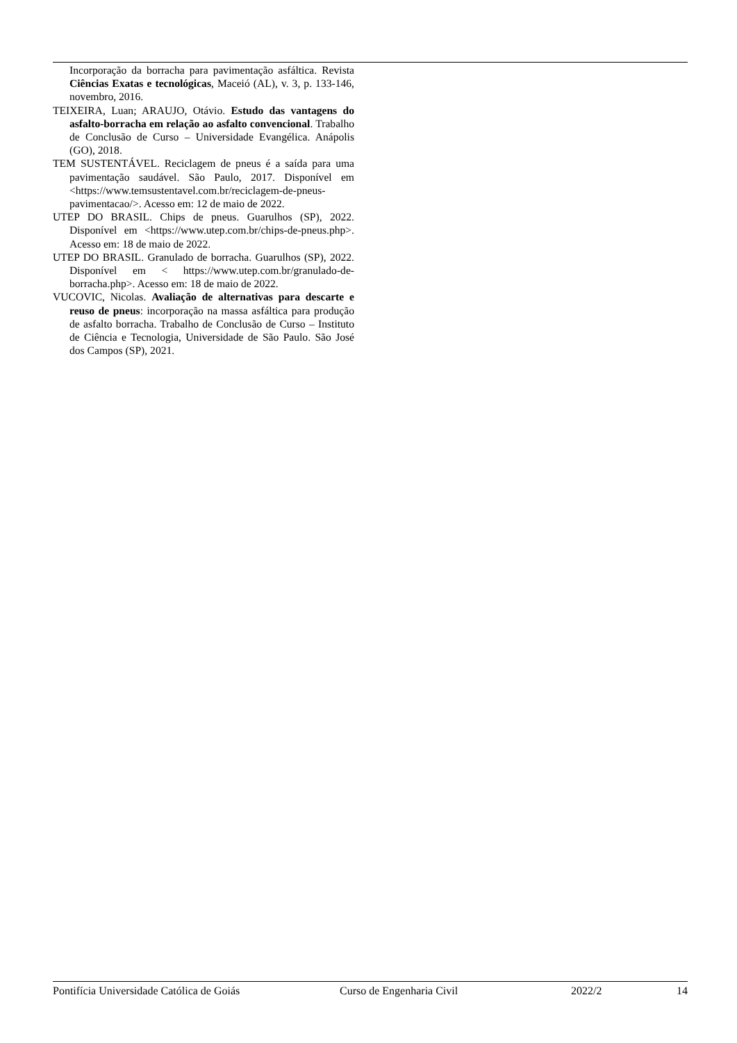Incorporação da borracha para pavimentação asfáltica. Revista Ciências Exatas e tecnológicas, Maceió (AL), v. 3, p. 133-146, novembro, 2016.
TEIXEIRA, Luan; ARAUJO, Otávio. Estudo das vantagens do asfalto-borracha em relação ao asfalto convencional. Trabalho de Conclusão de Curso – Universidade Evangélica. Anápolis (GO), 2018.
TEM SUSTENTÁVEL. Reciclagem de pneus é a saída para uma pavimentação saudável. São Paulo, 2017. Disponível em <https://www.temsustentavel.com.br/reciclagem-de-pneus-pavimentacao/>. Acesso em: 12 de maio de 2022.
UTEP DO BRASIL. Chips de pneus. Guarulhos (SP), 2022. Disponível em <https://www.utep.com.br/chips-de-pneus.php>. Acesso em: 18 de maio de 2022.
UTEP DO BRASIL. Granulado de borracha. Guarulhos (SP), 2022. Disponível em < https://www.utep.com.br/granulado-de-borracha.php>. Acesso em: 18 de maio de 2022.
VUCOVIC, Nicolas. Avaliação de alternativas para descarte e reuso de pneus: incorporação na massa asfáltica para produção de asfalto borracha. Trabalho de Conclusão de Curso – Instituto de Ciência e Tecnologia, Universidade de São Paulo. São José dos Campos (SP), 2021.
Pontifícia Universidade Católica de Goiás Curso de Engenharia Civil 2022/2 14